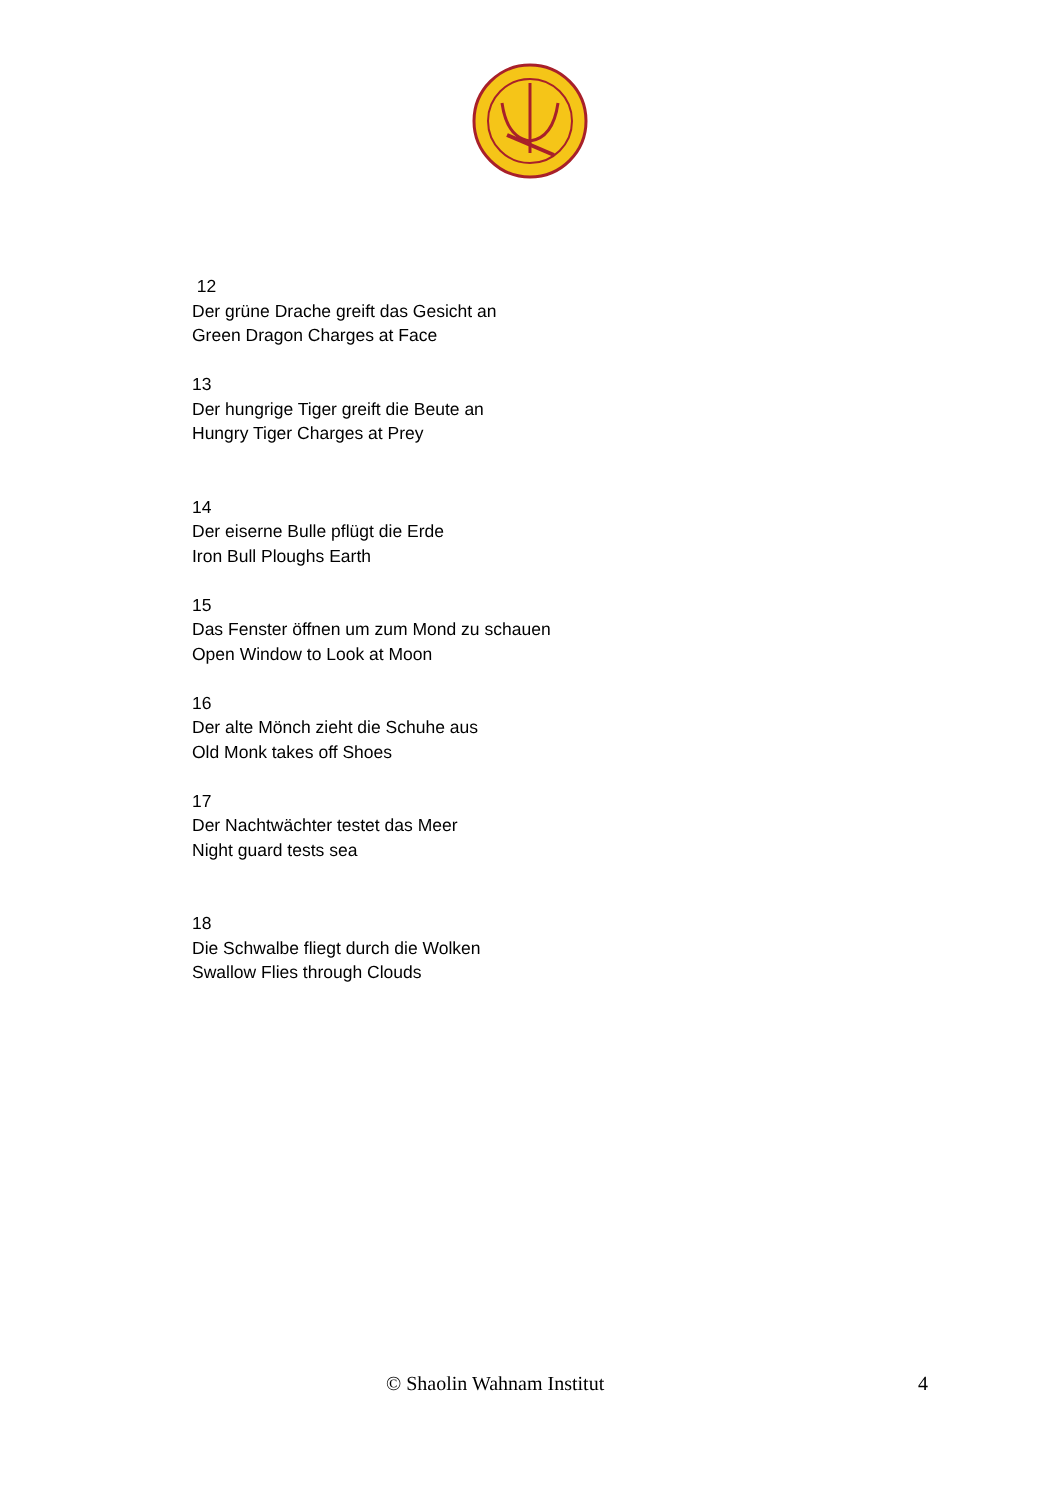12
Der grüne Drache greift das Gesicht an
Green Dragon Charges at Face
13
Der hungrige Tiger greift die Beute an
Hungry Tiger Charges at Prey
14
Der eiserne Bulle pflügt die Erde
Iron Bull Ploughs Earth
15
Das Fenster öffnen um zum Mond zu schauen
Open Window to Look at Moon
16
Der alte Mönch zieht die Schuhe aus
Old Monk takes off Shoes
17
Der Nachtwächter testet das Meer
Night guard tests sea
18
Die Schwalbe fliegt durch die Wolken
Swallow Flies through Clouds
© Shaolin Wahnam Institut 4